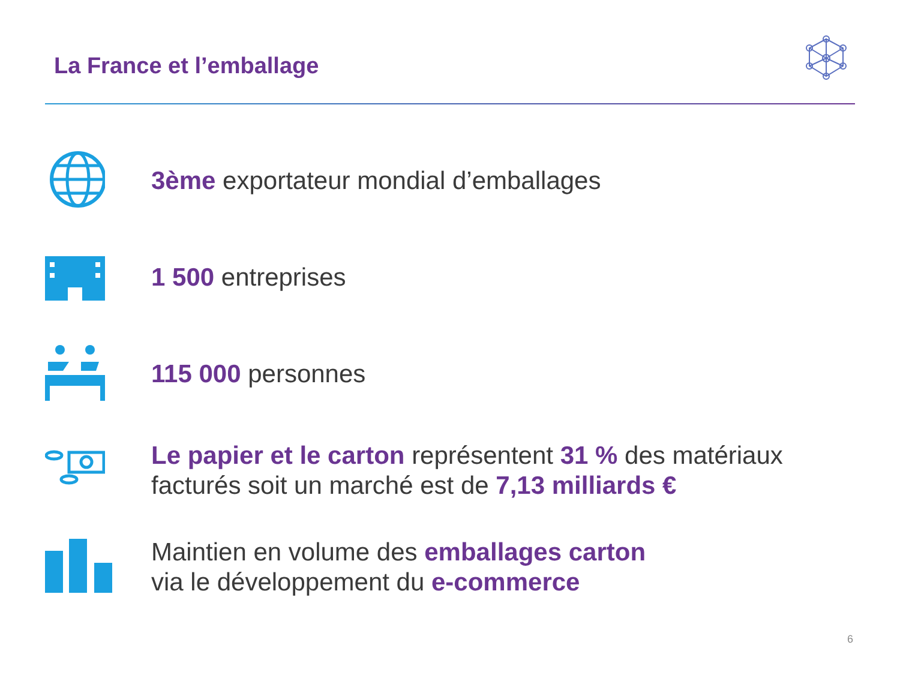La France et l’emballage
3ème exportateur mondial d’emballages
1 500 entreprises
115 000 personnes
Le papier et le carton représentent 31 % des matériaux
facturés soit un marché est de 7,13 milliards €
Maintien en volume des emballages carton
via le développement du e-commerce
6